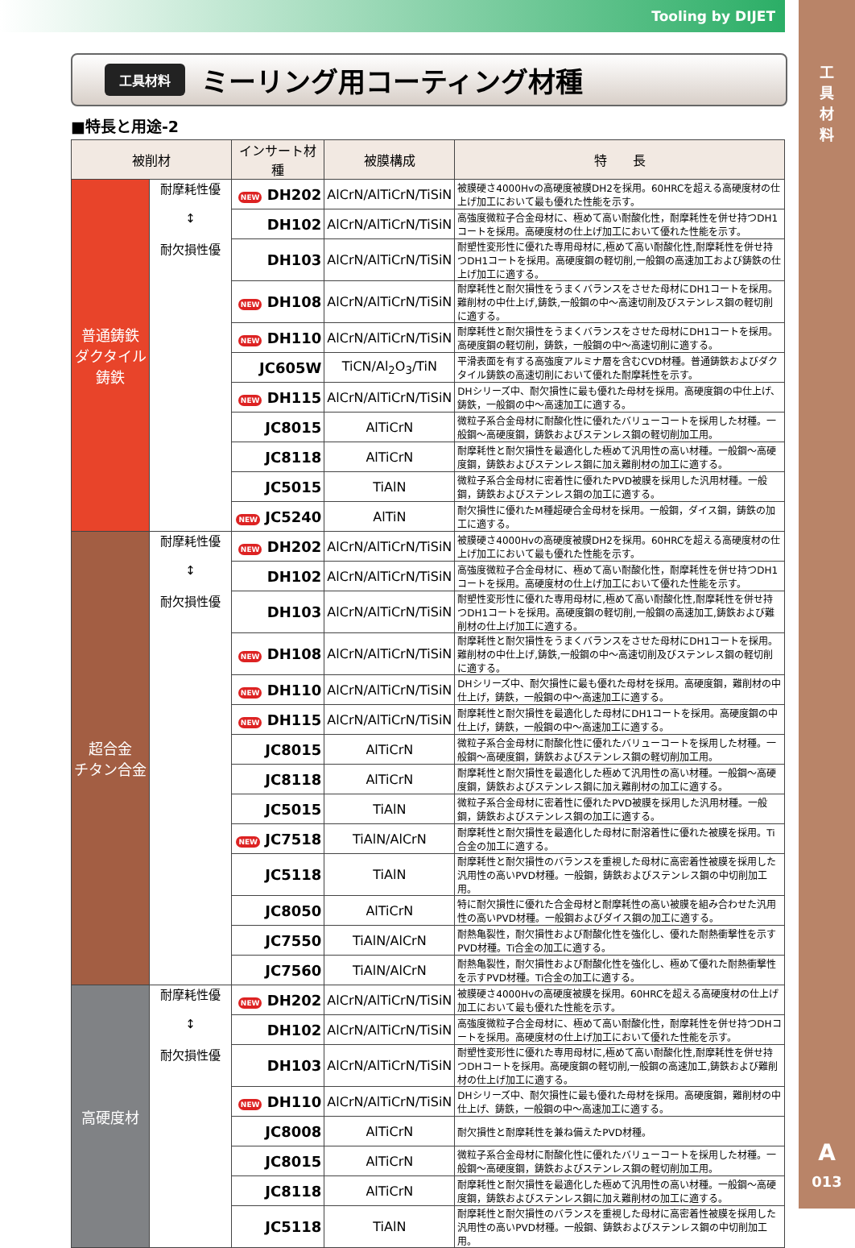Tooling by DIJET
工
具
材
料
A
013
工具材料
ミーリング用コーティング材種
■特長と用途-2
| 被削材 | | インサート材種 | 被膜構成 | 特 長 |
| --- | --- | --- | --- | --- |
| 普通鋳鉄 ダクタイル鋳鉄 | 耐摩耗性優 ↕ 耐欠損性優 | NEW DH202 | AlCrN/AlTiCrN/TiSiN | 被膜硬さ4000Hvの高硬度被膜DH2を採用。60HRCを超える高硬度材の仕上げ加工において最も優れた性能を示す。 |
| | | DH102 | AlCrN/AlTiCrN/TiSiN | 高強度微粒子合金母材に、極めて高い耐酸化性，耐摩耗性を併せ持つDH1コートを採用。高硬度材の仕上げ加工において優れた性能を示す。 |
| | | DH103 | AlCrN/AlTiCrN/TiSiN | 耐塑性変形性に優れた専用母材に,極めて高い耐酸化性,耐摩耗性を併せ持つDH1コートを採用。高硬度鋼の軽切削,一般鋼の高速加工および鋳鉄の仕上げ加工に適する。 |
| | | NEW DH108 | AlCrN/AlTiCrN/TiSiN | 耐摩耗性と耐欠損性をうまくバランスをさせた母材にDH1コートを採用。難削材の中仕上げ,鋳鉄,一般鋼の中～高速切削及びステンレス鋼の軽切削に適する。 |
| | | NEW DH110 | AlCrN/AlTiCrN/TiSiN | 耐摩耗性と耐欠損性をうまくバランスをさせた母材にDH1コートを採用。高硬度鋼の軽切削，鋳鉄，一般鋼の中～高速切削に適する。 |
| | | JC605W | TiCN/Al<sub>2</sub>O<sub>3</sub>/TiN | 平滑表面を有する高強度アルミナ層を含むCVD材種。普通鋳鉄およびダクタイル鋳鉄の高速切削において優れた耐摩耗性を示す。 |
| | | NEW DH115 | AlCrN/AlTiCrN/TiSiN | DHシリーズ中、耐欠損性に最も優れた母材を採用。高硬度鋼の中仕上げ、鋳鉄，一般鋼の中～高速加工に適する。 |
| | | JC8015 | AlTiCrN | 微粒子系合金母材に耐酸化性に優れたバリューコートを採用した材種。一般鋼～高硬度鋼，鋳鉄およびステンレス鋼の軽切削加工用。 |
| | | JC8118 | AlTiCrN | 耐摩耗性と耐欠損性を最適化した極めて汎用性の高い材種。一般鋼～高硬度鋼，鋳鉄およびステンレス鋼に加え難削材の加工に適する。 |
| | | JC5015 | TiAlN | 微粒子系合金母材に密着性に優れたPVD被膜を採用した汎用材種。一般鋼，鋳鉄およびステンレス鋼の加工に適する。 |
| | | NEW JC5240 | AlTiN | 耐欠損性に優れたM種超硬合金母材を採用。一般鋼，ダイス鋼，鋳鉄の加工に適する。 |
| 超合金 チタン合金 | 耐摩耗性優 ↕ 耐欠損性優 | NEW DH202 | AlCrN/AlTiCrN/TiSiN | 被膜硬さ4000Hvの高硬度被膜DH2を採用。60HRCを超える高硬度材の仕上げ加工において最も優れた性能を示す。 |
| | | DH102 | AlCrN/AlTiCrN/TiSiN | 高強度微粒子合金母材に、極めて高い耐酸化性，耐摩耗性を併せ持つDH1コートを採用。高硬度材の仕上げ加工において優れた性能を示す。 |
| | | DH103 | AlCrN/AlTiCrN/TiSiN | 耐塑性変形性に優れた専用母材に,極めて高い耐酸化性,耐摩耗性を併せ持つDH1コートを採用。高硬度鋼の軽切削,一般鋼の高速加工,鋳鉄および難削材の仕上げ加工に適する。 |
| | | NEW DH108 | AlCrN/AlTiCrN/TiSiN | 耐摩耗性と耐欠損性をうまくバランスをさせた母材にDH1コートを採用。難削材の中仕上げ,鋳鉄,一般鋼の中～高速切削及びステンレス鋼の軽切削に適する。 |
| | | NEW DH110 | AlCrN/AlTiCrN/TiSiN | DHシリーズ中、耐欠損性に最も優れた母材を採用。高硬度鋼，難削材の中仕上げ，鋳鉄，一般鋼の中～高速加工に適する。 |
| | | NEW DH115 | AlCrN/AlTiCrN/TiSiN | 耐摩耗性と耐欠損性を最適化した母材にDH1コートを採用。高硬度鋼の中仕上げ，鋳鉄，一般鋼の中～高速加工に適する。 |
| | | JC8015 | AlTiCrN | 微粒子系合金母材に耐酸化性に優れたバリューコートを採用した材種。一般鋼～高硬度鋼，鋳鉄およびステンレス鋼の軽切削加工用。 |
| | | JC8118 | AlTiCrN | 耐摩耗性と耐欠損性を最適化した極めて汎用性の高い材種。一般鋼～高硬度鋼，鋳鉄およびステンレス鋼に加え難削材の加工に適する。 |
| | | JC5015 | TiAlN | 微粒子系合金母材に密着性に優れたPVD被膜を採用した汎用材種。一般鋼，鋳鉄およびステンレス鋼の加工に適する。 |
| | | NEW JC7518 | TiAlN/AlCrN | 耐摩耗性と耐欠損性を最適化した母材に耐溶着性に優れた被膜を採用。Ti合金の加工に適する。 |
| | | JC5118 | TiAlN | 耐摩耗性と耐欠損性のバランスを重視した母材に高密着性被膜を採用した汎用性の高いPVD材種。一般鋼，鋳鉄およびステンレス鋼の中切削加工用。 |
| | | JC8050 | AlTiCrN | 特に耐欠損性に優れた合金母材と耐摩耗性の高い被膜を組み合わせた汎用性の高いPVD材種。一般鋼およびダイス鋼の加工に適する。 |
| | | JC7550 | TiAlN/AlCrN | 耐熱亀裂性，耐欠損性および耐酸化性を強化し、優れた耐熱衝撃性を示すPVD材種。Ti合金の加工に適する。 |
| | | JC7560 | TiAlN/AlCrN | 耐熱亀裂性，耐欠損性および耐酸化性を強化し、極めて優れた耐熱衝撃性を示すPVD材種。Ti合金の加工に適する。 |
| 高硬度材 | 耐摩耗性優 ↕ 耐欠損性優 | NEW DH202 | AlCrN/AlTiCrN/TiSiN | 被膜硬さ4000Hvの高硬度被膜を採用。60HRCを超える高硬度材の仕上げ加工において最も優れた性能を示す。 |
| | | DH102 | AlCrN/AlTiCrN/TiSiN | 高強度微粒子合金母材に、極めて高い耐酸化性，耐摩耗性を併せ持つDHコートを採用。高硬度材の仕上げ加工において優れた性能を示す。 |
| | | DH103 | AlCrN/AlTiCrN/TiSiN | 耐塑性変形性に優れた専用母材に,極めて高い耐酸化性,耐摩耗性を併せ持つDHコートを採用。高硬度鋼の軽切削,一般鋼の高速加工,鋳鉄および難削材の仕上げ加工に適する。 |
| | | NEW DH110 | AlCrN/AlTiCrN/TiSiN | DHシリーズ中、耐欠損性に最も優れた母材を採用。高硬度鋼，難削材の中仕上げ、鋳鉄，一般鋼の中～高速加工に適する。 |
| | | JC8008 | AlTiCrN | 耐欠損性と耐摩耗性を兼ね備えたPVD材種。 |
| | | JC8015 | AlTiCrN | 微粒子系合金母材に耐酸化性に優れたバリューコートを採用した材種。一般鋼～高硬度鋼，鋳鉄およびステンレス鋼の軽切削加工用。 |
| | | JC8118 | AlTiCrN | 耐摩耗性と耐欠損性を最適化した極めて汎用性の高い材種。一般鋼～高硬度鋼，鋳鉄およびステンレス鋼に加え難削材の加工に適する。 |
| | | JC5118 | TiAlN | 耐摩耗性と耐欠損性のバランスを重視した母材に高密着性被膜を採用した汎用性の高いPVD材種。一般鋼、鋳鉄およびステンレス鋼の中切削加工用。 |